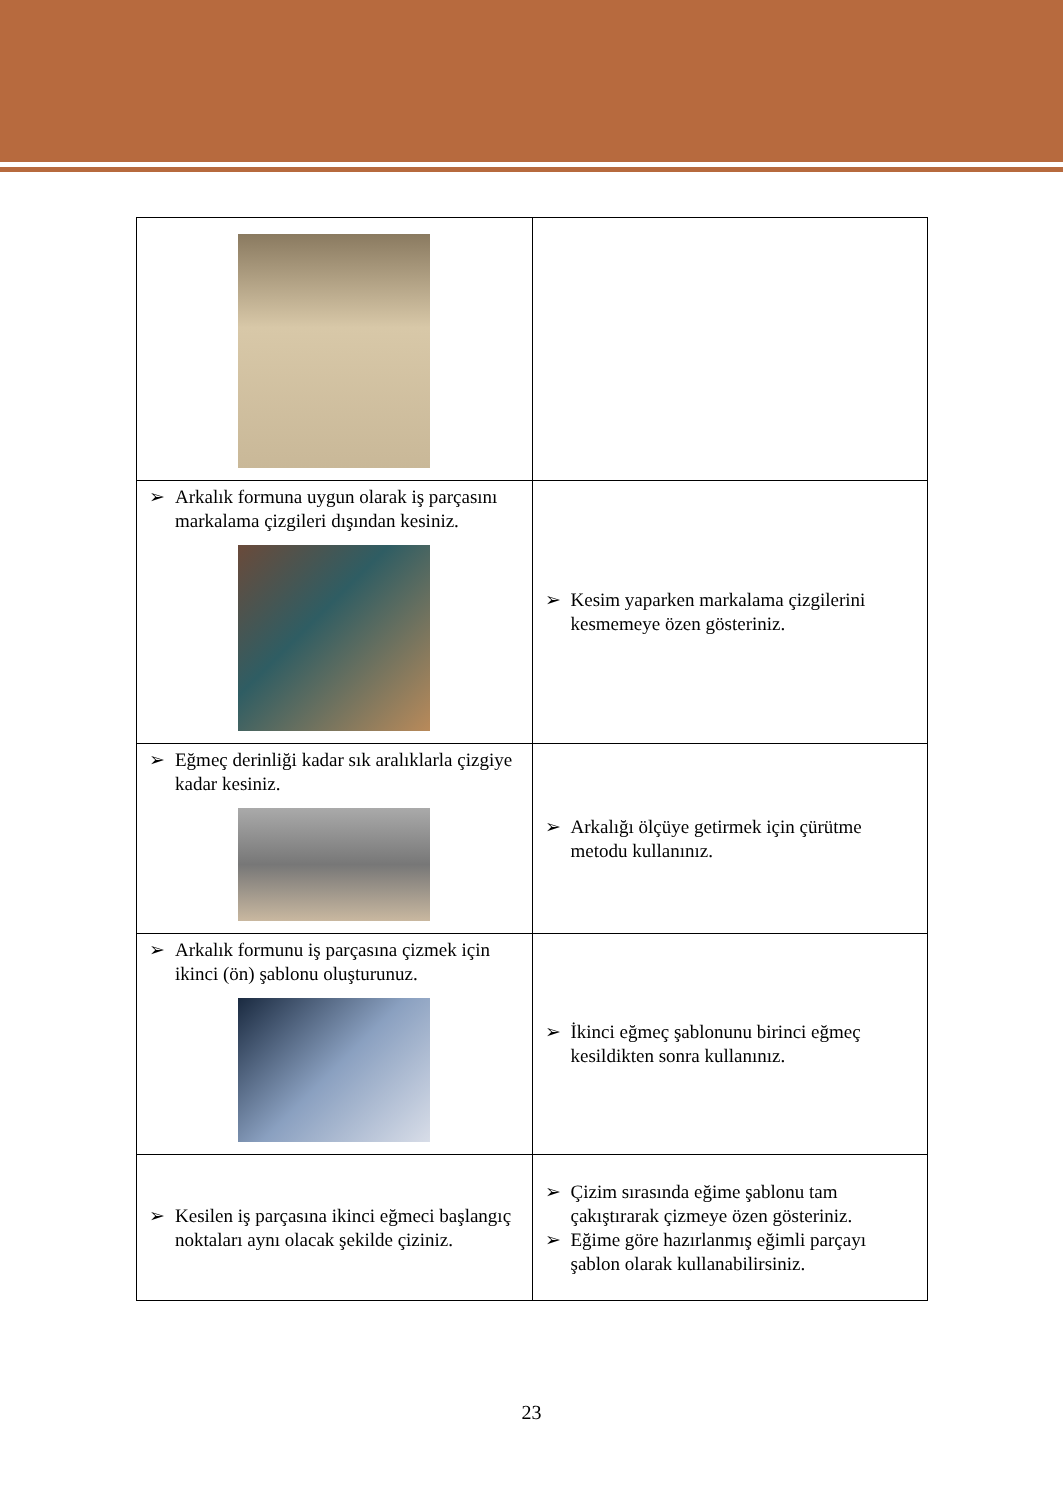| ➢ Arkalık formuna uygun olarak iş parçasını markalama çizgileri dışından kesiniz. | ➢ Kesim yaparken markalama çizgilerini kesmemeye özen gösteriniz. |
| ➢ Eğmeç derinliği kadar sık aralıklarla çizgiye kadar kesiniz. | ➢ Arkalığı ölçüye getirmek için çürütme metodu kullanınız. |
| ➢ Arkalık formunu iş parçasına çizmek için ikinci (ön) şablonu oluşturunuz. | ➢ İkinci eğmeç şablonunu birinci eğmeç kesildikten sonra kullanınız. |
| ➢ Kesilen iş parçasına ikinci eğmeci başlangıç noktaları aynı olacak şekilde çiziniz. | ➢ Çizim sırasında eğime şablonu tam çakıştırarak çizmeye özen gösteriniz. ➢ Eğime göre hazırlanmış eğimli parçayı şablon olarak kullanabilirsiniz. |
23